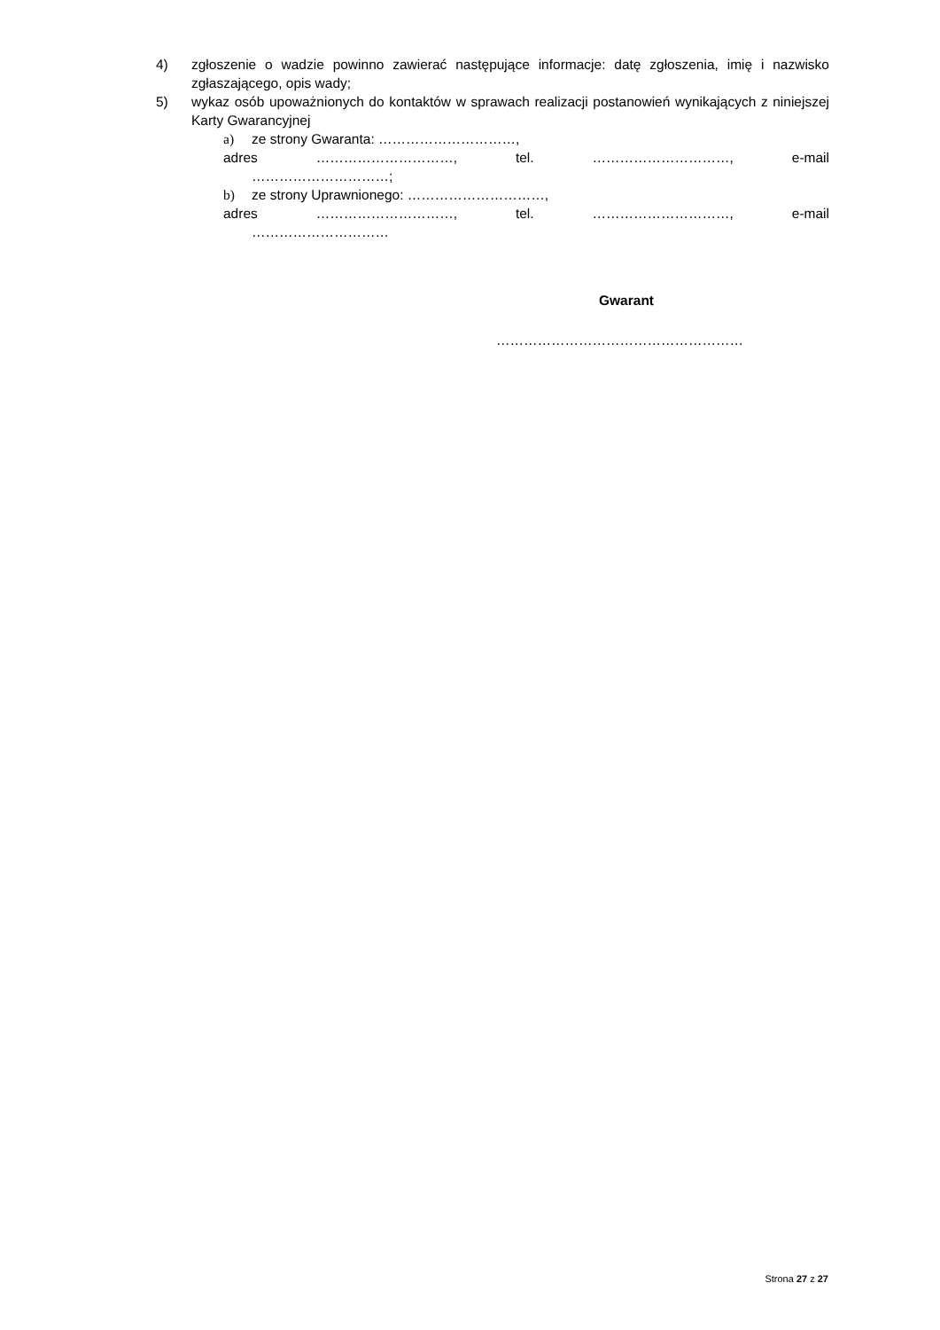4) zgłoszenie o wadzie powinno zawierać następujące informacje: datę zgłoszenia, imię i nazwisko zgłaszającego, opis wady;
5) wykaz osób upoważnionych do kontaktów w sprawach realizacji postanowień wynikających z niniejszej Karty Gwarancyjnej
a) ze strony Gwaranta: …………………………,
adres …………………………, tel. …………………………, e-mail
…………………………;
b) ze strony Uprawnionego: …………………………,
adres …………………………, tel. …………………………, e-mail
…………………………
Gwarant
………………………………………………
Strona 27 z 27